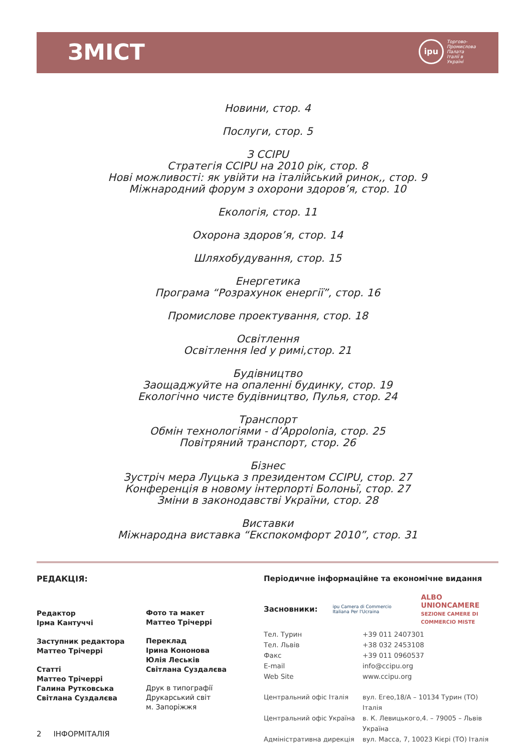ЗМІСТ
ipu
Торгово-
Промислова
Палата
Італії в
Україні
Новини, стор. 4
Послуги, стор. 5
З CCIPU
Стратегія CCIPU на 2010 рік, стор. 8
Нові можливості: як увійти на італійський ринок,, стор. 9
Міжнародний форум з охорони здоров’я, стор. 10
Екологія, стор. 11
Охорона здоров’я, стор. 14
Шляхобудування, стор. 15
Енергетика
Програма “Розрахунок енергії”, стор. 16
Промислове проектування, стор. 18
Освітлення
Освітлення led у римі,стор. 21
Будівництво
Заощаджуйте на опаленні будинку, стор. 19
Екологічно чисте будівництво, Пулья, стор. 24
Транспорт
Обмін технологіями - d’Appolonia, стор. 25
Повітряний транспорт, стор. 26
Бізнес
Зустріч мера Луцька з президентом CCIPU, стор. 27
Конференція в новому інтерпорті Болоньї, стор. 27
Зміни в законодавстві України, стор. 28
Виставки
Міжнародна виставка “Експокомфорт 2010”, стор. 31
РЕДАКЦІЯ:
Редактор
Ірма Кантуччі
Заступник редактора
Маттео Трічеррі
Статті
Маттео Трічеррі
Галина Рутковська
Світлана Суздалєва
Фото та макет
Маттео Трічеррі
Переклад
Ірина Кононова
Юлія Леськів
Світлана Суздалєва
Друк в типографії
Друкарський світ
м. Запоріжжя
Періодичне інформаційне та економічне видання
Засновники: ipu Camera di Commercio Italiana Per l'Ucraina ALBO UNIONCAMERE
SEZIONE CAMERE DI COMMERCIO MISTE
Тел. Турин +39 011 2407301 Тел. Львів +38 032 2453108 Факс +39 011 0960537 E-mail info@ccipu.org Web Site www.ccipu.org
Центральний офіс Італія вул. Егео,18/А – 10134 Турин (ТО) Італія Центральний офіс Україна в. К. Левицького,4. – 79005 – Львів Україна Адміністративна дирекція вул. Масса, 7, 10023 Кієрі (ТО) Італія
2 ІНФОРМІТАЛІЯ